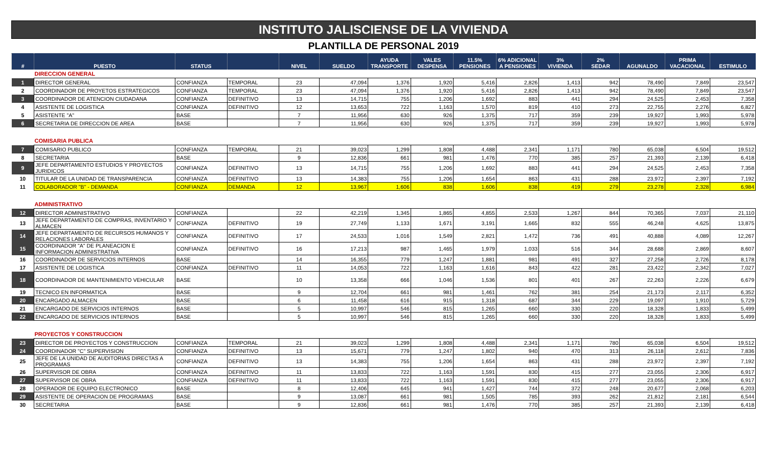INSTITUTO JALISCIENSE DE LA VIVIENDA
PLANTILLA DE PERSONAL 2019
| # | PUESTO | STATUS | | NIVEL | SUELDO | AYUDA TRANSPORTE | VALES DESPENSA | 11.5% PENSIONES | 6% ADICIONAL A PENSIONES | 3% VIVIENDA | 2% SEDAR | AGUNALDO | PRIMA VACACIONAL | ESTIMULO |
| --- | --- | --- | --- | --- | --- | --- | --- | --- | --- | --- | --- | --- | --- | --- |
| DIRECCION GENERAL | | | | | | | | | | | | | | |
| 1 | DIRECTOR GENERAL | CONFIANZA | TEMPORAL | 23 | 47,094 | 1,376 | 1,920 | 5,416 | 2,826 | 1,413 | 942 | 78,490 | 7,849 | 23,547 |
| 2 | COORDINADOR DE PROYETOS ESTRATEGICOS | CONFIANZA | TEMPORAL | 23 | 47,094 | 1,376 | 1,920 | 5,416 | 2,826 | 1,413 | 942 | 78,490 | 7,849 | 23,547 |
| 3 | COORDINADOR DE ATENCION CIUDADANA | CONFIANZA | DEFINITIVO | 13 | 14,715 | 755 | 1,206 | 1,692 | 883 | 441 | 294 | 24,525 | 2,453 | 7,358 |
| 4 | ASISTENTE DE LOGISTICA | CONFIANZA | DEFINITIVO | 12 | 13,653 | 722 | 1,163 | 1,570 | 819 | 410 | 273 | 22,755 | 2,276 | 6,827 |
| 5 | ASISTENTE "A" | BASE | | 7 | 11,956 | 630 | 926 | 1,375 | 717 | 359 | 239 | 19,927 | 1,993 | 5,978 |
| 6 | SECRETARIA DE DIRECCION DE AREA | BASE | | 7 | 11,956 | 630 | 926 | 1,375 | 717 | 359 | 239 | 19,927 | 1,993 | 5,978 |
| COMISARIA PUBLICA | | | | | | | | | | | | | | |
| 7 | COMISARIO PUBLICO | CONFIANZA | TEMPORAL | 21 | 39,023 | 1,299 | 1,808 | 4,488 | 2,341 | 1,171 | 780 | 65,038 | 6,504 | 19,512 |
| 8 | SECRETARIA | BASE | | 9 | 12,836 | 661 | 981 | 1,476 | 770 | 385 | 257 | 21,393 | 2,139 | 6,418 |
| 9 | JEFE DEPARTAMENTO ESTUDIOS Y PROYECTOS JURIDICOS | CONFIANZA | DEFINITIVO | 13 | 14,715 | 755 | 1,206 | 1,692 | 883 | 441 | 294 | 24,525 | 2,453 | 7,358 |
| 10 | TITULAR DE LA UNIDAD DE TRANSPARENCIA | CONFIANZA | DEFINITIVO | 13 | 14,383 | 755 | 1,206 | 1,654 | 863 | 431 | 288 | 23,972 | 2,397 | 7,192 |
| 11 | COLABORADOR "B" - DEMANDA | CONFIANZA | DEMANDA | 12 | 13,967 | 1,606 | 838 | 1,606 | 838 | 419 | 279 | 23,278 | 2,328 | 6,984 |
| ADMINISTRATIVO | | | | | | | | | | | | | | |
| 12 | DIRECTOR ADMINISTRATIVO | CONFIANZA | | 22 | 42,219 | 1,345 | 1,865 | 4,855 | 2,533 | 1,267 | 844 | 70,365 | 7,037 | 21,110 |
| 13 | JEFE DEPARTAMENTO DE COMPRAS, INVENTARIO Y ALMACEN | CONFIANZA | DEFINITIVO | 19 | 27,749 | 1,133 | 1,671 | 3,191 | 1,665 | 832 | 555 | 46,248 | 4,625 | 13,875 |
| 14 | JEFE DEPARTAMENTO DE RECURSOS HUMANOS Y RELACIONES LABORALES | CONFIANZA | DEFINITIVO | 17 | 24,533 | 1,016 | 1,549 | 2,821 | 1,472 | 736 | 491 | 40,888 | 4,089 | 12,267 |
| 15 | COORDINADOR "A" DE PLANEACION E INFORMACION ADMINISTRATIVA | CONFIANZA | DEFINITIVO | 16 | 17,213 | 987 | 1,465 | 1,979 | 1,033 | 516 | 344 | 28,688 | 2,869 | 8,607 |
| 16 | COORDINADOR DE SERVICIOS INTERNOS | BASE | | 14 | 16,355 | 779 | 1,247 | 1,881 | 981 | 491 | 327 | 27,258 | 2,726 | 8,178 |
| 17 | ASISTENTE DE LOGISTICA | CONFIANZA | DEFINITIVO | 11 | 14,053 | 722 | 1,163 | 1,616 | 843 | 422 | 281 | 23,422 | 2,342 | 7,027 |
| 18 | COORDINADOR DE MANTENIMIENTO VEHICULAR | BASE | | 10 | 13,358 | 666 | 1,046 | 1,536 | 801 | 401 | 267 | 22,263 | 2,226 | 6,679 |
| 19 | TECNICO EN INFORMATICA | BASE | | 9 | 12,704 | 661 | 981 | 1,461 | 762 | 381 | 254 | 21,173 | 2,117 | 6,352 |
| 20 | ENCARGADO ALMACEN | BASE | | 6 | 11,458 | 616 | 915 | 1,318 | 687 | 344 | 229 | 19,097 | 1,910 | 5,729 |
| 21 | ENCARGADO DE SERVICIOS INTERNOS | BASE | | 5 | 10,997 | 546 | 815 | 1,265 | 660 | 330 | 220 | 18,328 | 1,833 | 5,499 |
| 22 | ENCARGADO DE SERVICIOS INTERNOS | BASE | | 5 | 10,997 | 546 | 815 | 1,265 | 660 | 330 | 220 | 18,328 | 1,833 | 5,499 |
| PROYECTOS Y CONSTRUCCION | | | | | | | | | | | | | | |
| 23 | DIRECTOR DE PROYECTOS Y CONSTRUCCION | CONFIANZA | TEMPORAL | 21 | 39,023 | 1,299 | 1,808 | 4,488 | 2,341 | 1,171 | 780 | 65,038 | 6,504 | 19,512 |
| 24 | COORDINADOR "C" SUPERVISION | CONFIANZA | DEFINITIVO | 13 | 15,671 | 779 | 1,247 | 1,802 | 940 | 470 | 313 | 26,118 | 2,612 | 7,836 |
| 25 | JEFE DE LA UNIDAD DE AUDITORIAS DIRECTAS A PROGRAMAS | CONFIANZA | DEFINITIVO | 13 | 14,383 | 755 | 1,206 | 1,654 | 863 | 431 | 288 | 23,972 | 2,397 | 7,192 |
| 26 | SUPERVISOR DE OBRA | CONFIANZA | DEFINITIVO | 11 | 13,833 | 722 | 1,163 | 1,591 | 830 | 415 | 277 | 23,055 | 2,306 | 6,917 |
| 27 | SUPERVISOR DE OBRA | CONFIANZA | DEFINITIVO | 11 | 13,833 | 722 | 1,163 | 1,591 | 830 | 415 | 277 | 23,055 | 2,306 | 6,917 |
| 28 | OPERADOR DE EQUIPO ELECTRONICO | BASE | | 8 | 12,406 | 645 | 941 | 1,427 | 744 | 372 | 248 | 20,677 | 2,068 | 6,203 |
| 29 | ASISTENTE DE OPERACION DE PROGRAMAS | BASE | | 9 | 13,087 | 661 | 981 | 1,505 | 785 | 393 | 262 | 21,812 | 2,181 | 6,544 |
| 30 | SECRETARIA | BASE | | 9 | 12,836 | 661 | 981 | 1,476 | 770 | 385 | 257 | 21,393 | 2,139 | 6,418 |